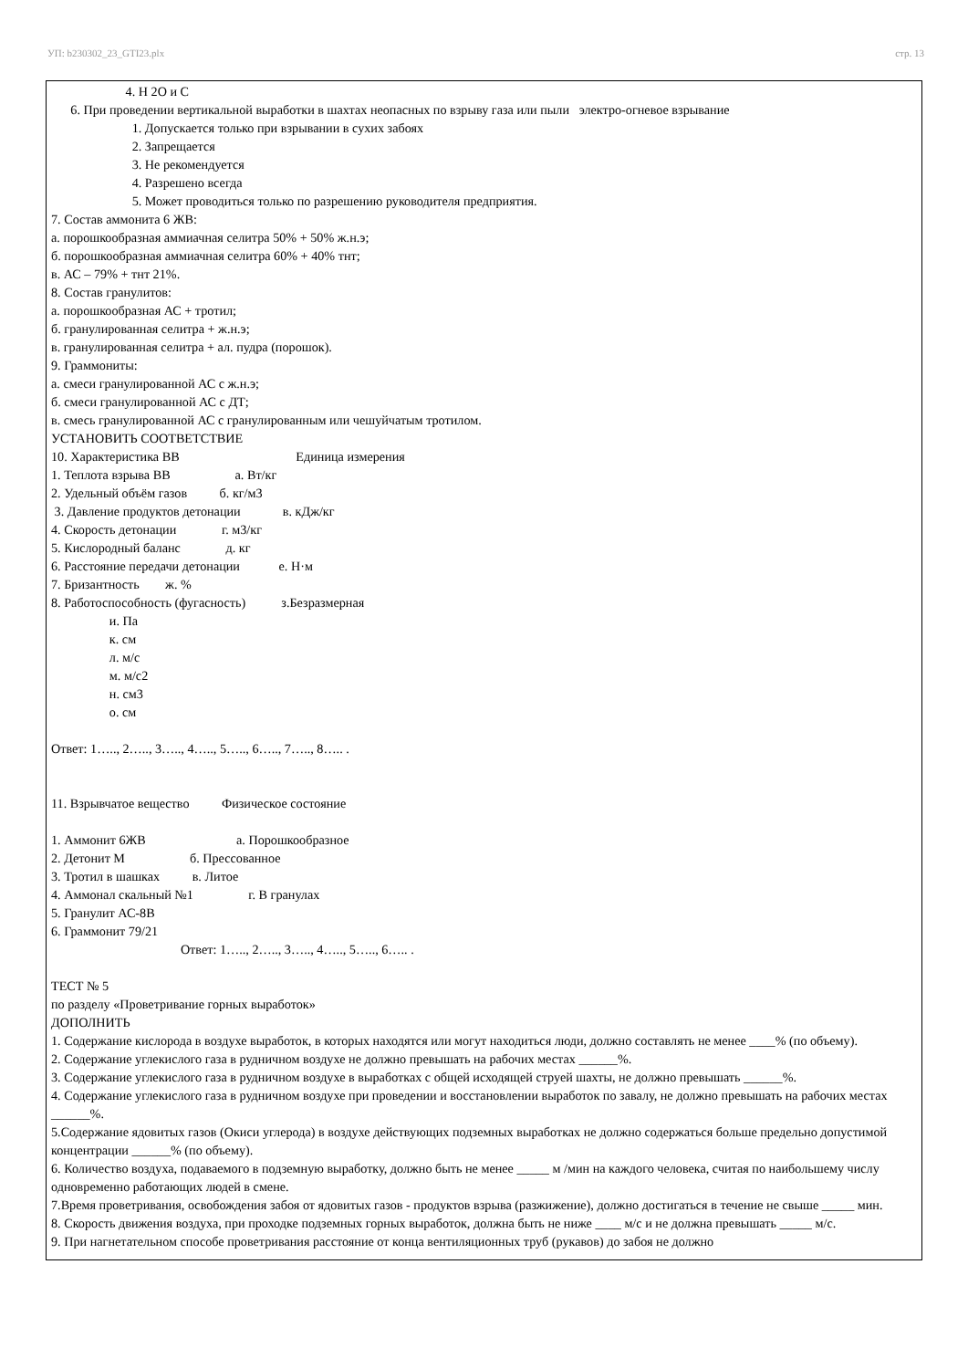УП: b230302_23_GTI23.plx стр. 13
4. H 2O и C
6. При проведении вертикальной выработки в шахтах неопасных по взрыву газа или пыли электро-огневое взрывание
1. Допускается только при взрывании в сухих забоях
2. Запрещается
3. Не рекомендуется
4. Разрешено всегда
5. Может проводиться только по разрешению руководителя предприятия.
7. Состав аммонита 6 ЖВ:
а. порошкообразная аммиачная селитра 50% + 50% ж.н.э;
б. порошкообразная аммиачная селитра 60% + 40% тнт;
в. АС – 79% + тнт 21%.
8. Состав гранулитов:
а. порошкообразная АС + тротил;
б. гранулированная селитра + ж.н.э;
в. гранулированная селитра + ал. пудра (порошок).
9. Граммониты:
а. смеси гранулированной АС с ж.н.э;
б. смеси гранулированной АС с ДТ;
в. смесь гранулированной АС с гранулированным или чешуйчатым тротилом.
УСТАНОВИТЬ СООТВЕТСТВИЕ
10. Характеристика ВВ Единица измерения
1. Теплота взрыва ВВ а. Вт/кг
2. Удельный объём газов б. кг/м3
3. Давление продуктов детонации в. кДж/кг
4. Скорость детонации г. м3/кг
5. Кислородный баланс д. кг
6. Расстояние передачи детонации е. Н·м
7. Бризантность ж. %
8. Работоспособность (фугасность) з.Безразмерная
и. Па
к. см
л. м/с
м. м/с2
н. см3
о. см
Ответ: 1….., 2….., 3….., 4….., 5….., 6….., 7….., 8….. .
11. Взрывчатое вещество Физическое состояние
1. Аммонит 6ЖВ а. Порошкообразное
2. Детонит М б. Прессованное
3. Тротил в шашках в. Литое
4. Аммонал скальный №1 г. В гранулах
5. Гранулит АС-8В
6. Граммонит 79/21
Ответ: 1….., 2….., 3….., 4….., 5….., 6….. .
ТЕСТ № 5
по разделу «Проветривание горных выработок»
ДОПОЛНИТЬ
1. Содержание кислорода в воздухе выработок, в которых находятся или могут находиться люди, должно составлять не менее ____% (по объему).
2. Содержание углекислого газа в рудничном воздухе не должно превышать на рабочих местах ______%.
3. Содержание углекислого газа в рудничном воздухе в выработках с общей исходящей струей шахты, не должно превышать ______%.
4. Содержание углекислого газа в рудничном воздухе при проведении и восстановлении выработок по завалу, не должно превышать на рабочих местах ______%.
5.Содержание ядовитых газов (Окиси углерода) в воздухе действующих подземных выработках не должно содержаться больше предельно допустимой концентрации ______% (по объему).
6. Количество воздуха, подаваемого в подземную выработку, должно быть не менее _____ м /мин на каждого человека, считая по наибольшему числу одновременно работающих людей в смене.
7.Время проветривания, освобождения забоя от ядовитых газов - продуктов взрыва (разжижение), должно достигаться в течение не свыше _____ мин.
8. Скорость движения воздуха, при проходке подземных горных выработок, должна быть не ниже ____ м/с и не должна превышать _____ м/с.
9. При нагнетательном способе проветривания расстояние от конца вентиляционных труб (рукавов) до забоя не должно